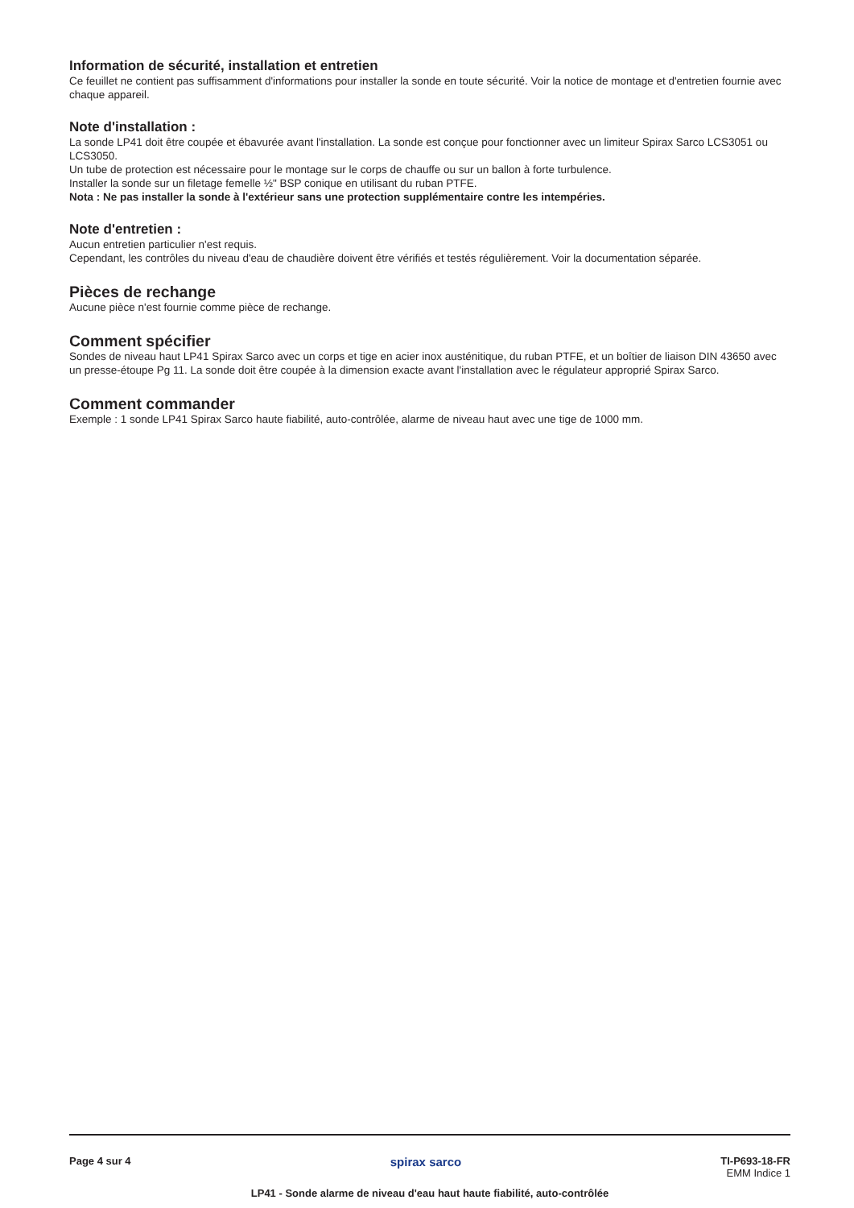Information de sécurité, installation et entretien
Ce feuillet ne contient pas suffisamment d'informations pour installer la sonde en toute sécurité. Voir la notice de montage et d'entretien fournie avec chaque appareil.
Note d'installation :
La sonde LP41 doit être coupée et ébavurée avant l'installation. La sonde est conçue pour fonctionner avec un limiteur Spirax Sarco LCS3051 ou LCS3050.
Un tube de protection est nécessaire pour le montage sur le corps de chauffe ou sur un ballon à forte turbulence.
Installer la sonde sur un filetage femelle ½" BSP conique en utilisant du ruban PTFE.
Nota : Ne pas installer la sonde à l'extérieur sans une protection supplémentaire contre les intempéries.
Note d'entretien :
Aucun entretien particulier n'est requis.
Cependant, les contrôles du niveau d'eau de chaudière doivent être vérifiés et testés régulièrement. Voir la documentation séparée.
Pièces de rechange
Aucune pièce n'est fournie comme pièce de rechange.
Comment spécifier
Sondes de niveau haut LP41 Spirax Sarco avec un corps et tige en acier inox austénitique, du ruban PTFE, et un boîtier de liaison DIN 43650 avec un presse-étoupe Pg 11. La sonde doit être coupée à la dimension exacte avant l'installation avec le régulateur approprié Spirax Sarco.
Comment commander
Exemple : 1 sonde LP41 Spirax Sarco haute fiabilité, auto-contrôlée, alarme de niveau haut avec une tige de 1000 mm.
Page 4 sur 4
spirax sarco
TI-P693-18-FR
EMM Indice 1
LP41 - Sonde alarme de niveau d'eau haut haute fiabilité, auto-contrôlée